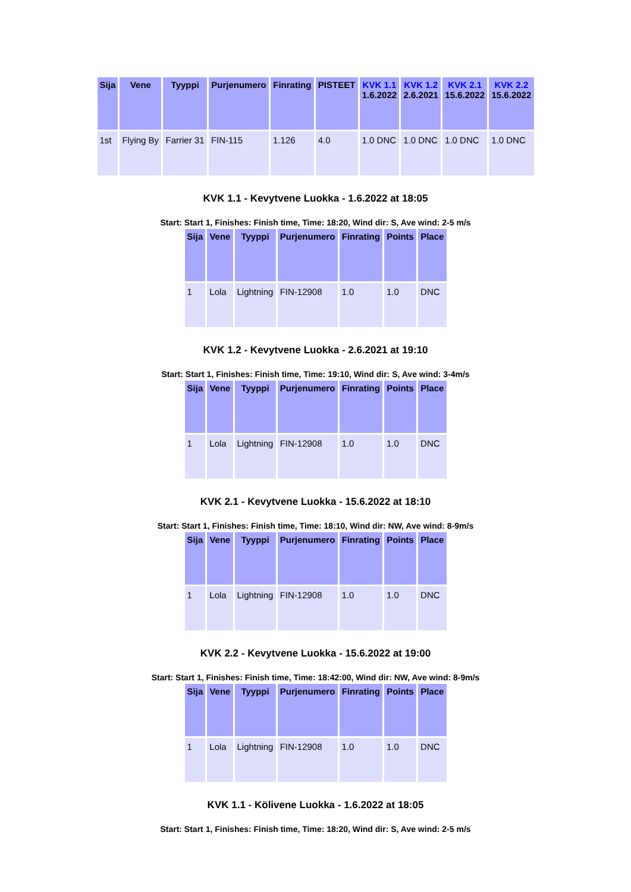| Sija | Vene | Tyyppi | Purjenumero | Finrating | PISTEET | KVK 1.1 1.6.2022 | KVK 1.2 2.6.2021 | KVK 2.1 15.6.2022 | KVK 2.2 15.6.2022 |
| --- | --- | --- | --- | --- | --- | --- | --- | --- | --- |
| 1st | Flying By | Farrier 31 | FIN-115 | 1.126 | 4.0 | 1.0 DNC | 1.0 DNC | 1.0 DNC | 1.0 DNC |
KVK 1.1 - Kevytvene Luokka - 1.6.2022 at 18:05
Start: Start 1, Finishes: Finish time, Time: 18:20, Wind dir: S, Ave wind: 2-5 m/s
| Sija | Vene | Tyyppi | Purjenumero | Finrating | Points | Place |
| --- | --- | --- | --- | --- | --- | --- |
| 1 | Lola | Lightning | FIN-12908 | 1.0 | 1.0 | DNC |
KVK 1.2 - Kevytvene Luokka - 2.6.2021 at 19:10
Start: Start 1, Finishes: Finish time, Time: 19:10, Wind dir: S, Ave wind: 3-4m/s
| Sija | Vene | Tyyppi | Purjenumero | Finrating | Points | Place |
| --- | --- | --- | --- | --- | --- | --- |
| 1 | Lola | Lightning | FIN-12908 | 1.0 | 1.0 | DNC |
KVK 2.1 - Kevytvene Luokka - 15.6.2022 at 18:10
Start: Start 1, Finishes: Finish time, Time: 18:10, Wind dir: NW, Ave wind: 8-9m/s
| Sija | Vene | Tyyppi | Purjenumero | Finrating | Points | Place |
| --- | --- | --- | --- | --- | --- | --- |
| 1 | Lola | Lightning | FIN-12908 | 1.0 | 1.0 | DNC |
KVK 2.2 - Kevytvene Luokka - 15.6.2022 at 19:00
Start: Start 1, Finishes: Finish time, Time: 18:42:00, Wind dir: NW, Ave wind: 8-9m/s
| Sija | Vene | Tyyppi | Purjenumero | Finrating | Points | Place |
| --- | --- | --- | --- | --- | --- | --- |
| 1 | Lola | Lightning | FIN-12908 | 1.0 | 1.0 | DNC |
KVK 1.1 - Kölivene Luokka - 1.6.2022 at 18:05
Start: Start 1, Finishes: Finish time, Time: 18:20, Wind dir: S, Ave wind: 2-5 m/s